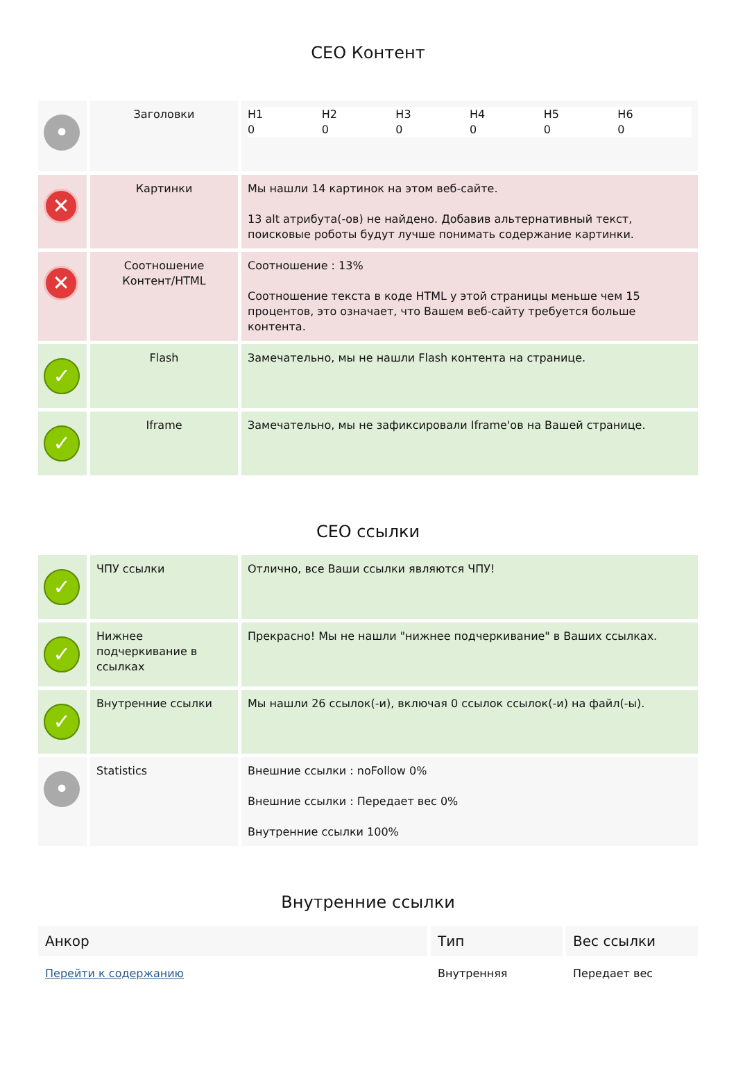CEO Контент
| • | Заголовки | H1 0 H2 0 H3 0 H4 0 H5 0 H6 0 |
| ✕ | Картинки | Мы нашли 14 картинок на этом веб-сайте. 13 alt атрибута(-ов) не найдено. Добавив альтернативный текст, поисковые роботы будут лучше понимать содержание картинки. |
| ✕ | Соотношение Контент/HTML | Соотношение : 13% Соотношение текста в коде HTML у этой страницы меньше чем 15 процентов, это означает, что Вашем веб-сайту требуется больше контента. |
| ✓ | Flash | Замечательно, мы не нашли Flash контента на странице. |
| ✓ | Iframe | Замечательно, мы не зафиксировали Iframe'ов на Вашей странице. |
CEO ссылки
| ✓ | ЧПУ ссылки | Отлично, все Ваши ссылки являются ЧПУ! |
| ✓ | Нижнее подчеркивание в ссылках | Прекрасно! Мы не нашли "нижнее подчеркивание" в Ваших ссылках. |
| ✓ | Внутренние ссылки | Мы нашли 26 ссылок(-и), включая 0 ссылок ссылок(-и) на файл(-ы). |
| • | Statistics | Внешние ссылки : noFollow 0% Внешние ссылки : Передает вес 0% Внутренние ссылки 100% |
Внутренние ссылки
| Анкор | Тип | Вес ссылки |
| --- | --- | --- |
| Перейти к содержанию | Внутренняя | Передает вес |